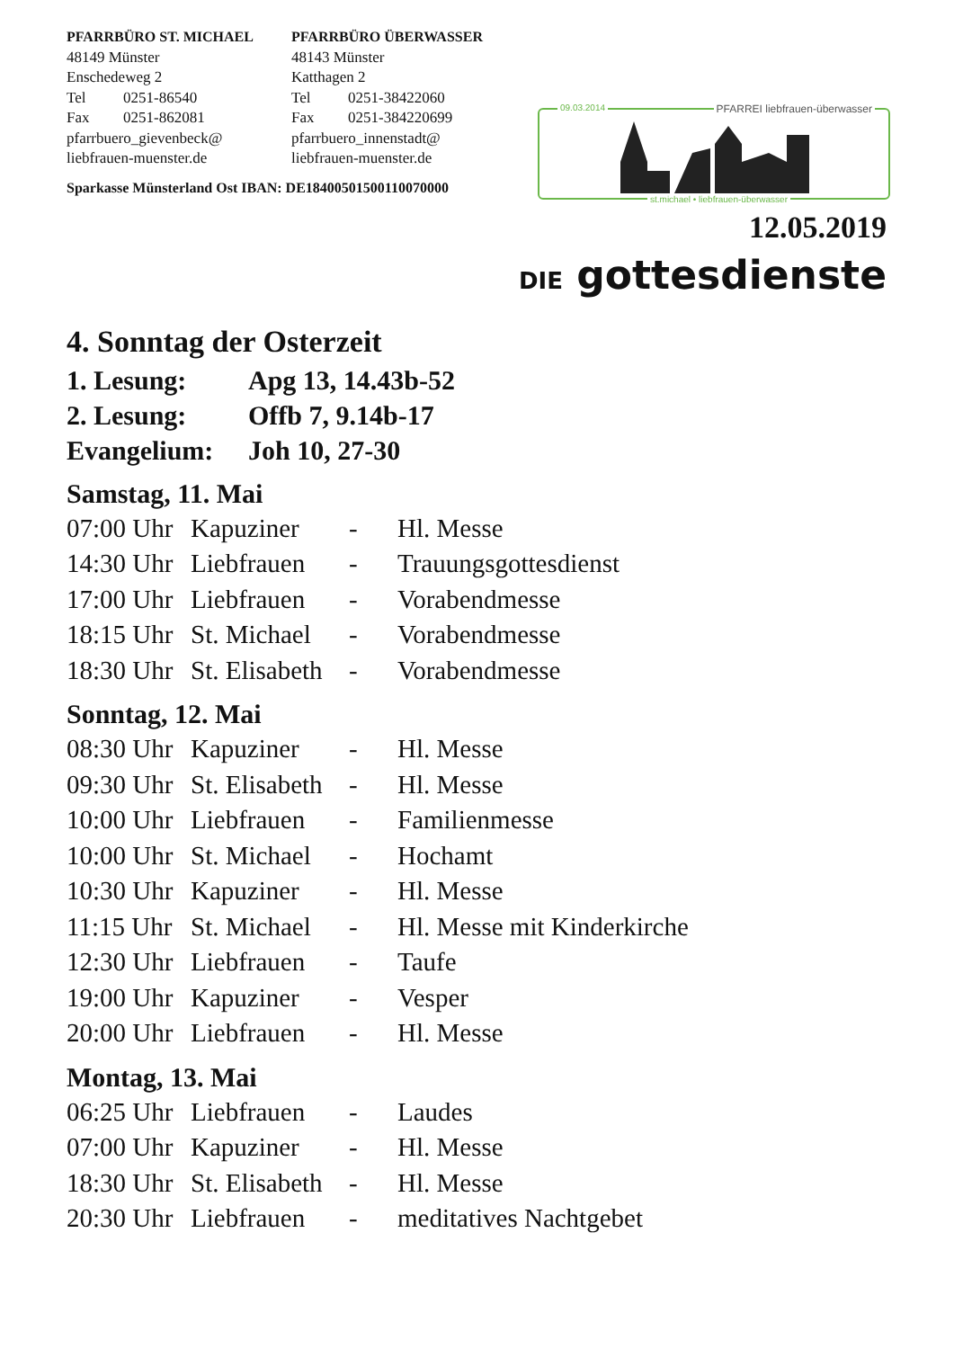PFARRBÜRO ST. MICHAEL
48149 Münster
Enschedeweg 2
Tel 0251-86540
Fax 0251-862081
pfarrbuero_gievenbeck@
liebfrauen-muenster.de
PFARRBÜRO ÜBERWASSER
48143 Münster
Katthagen 2
Tel 0251-38422060
Fax 0251-384220699
pfarrbuero_innenstadt@
liebfrauen-muenster.de
Sparkasse Münsterland Ost IBAN: DE18400501500110070000
09.03.2014 PFARREI liebfrauen-überwasser
st.michael • liebfrauen-überwasser
12.05.2019
DIE gottesdienste
4. Sonntag der Osterzeit
1. Lesung: Apg 13, 14.43b-52
2. Lesung: Offb 7, 9.14b-17
Evangelium: Joh 10, 27-30
Samstag, 11. Mai
| 07:00 Uhr | Kapuziner | - | Hl. Messe |
| 14:30 Uhr | Liebfrauen | - | Trauungsgottesdienst |
| 17:00 Uhr | Liebfrauen | - | Vorabendmesse |
| 18:15 Uhr | St. Michael | - | Vorabendmesse |
| 18:30 Uhr | St. Elisabeth | - | Vorabendmesse |
Sonntag, 12. Mai
| 08:30 Uhr | Kapuziner | - | Hl. Messe |
| 09:30 Uhr | St. Elisabeth | - | Hl. Messe |
| 10:00 Uhr | Liebfrauen | - | Familienmesse |
| 10:00 Uhr | St. Michael | - | Hochamt |
| 10:30 Uhr | Kapuziner | - | Hl. Messe |
| 11:15 Uhr | St. Michael | - | Hl. Messe mit Kinderkirche |
| 12:30 Uhr | Liebfrauen | - | Taufe |
| 19:00 Uhr | Kapuziner | - | Vesper |
| 20:00 Uhr | Liebfrauen | - | Hl. Messe |
Montag, 13. Mai
| 06:25 Uhr | Liebfrauen | - | Laudes |
| 07:00 Uhr | Kapuziner | - | Hl. Messe |
| 18:30 Uhr | St. Elisabeth | - | Hl. Messe |
| 20:30 Uhr | Liebfrauen | - | meditatives Nachtgebet |